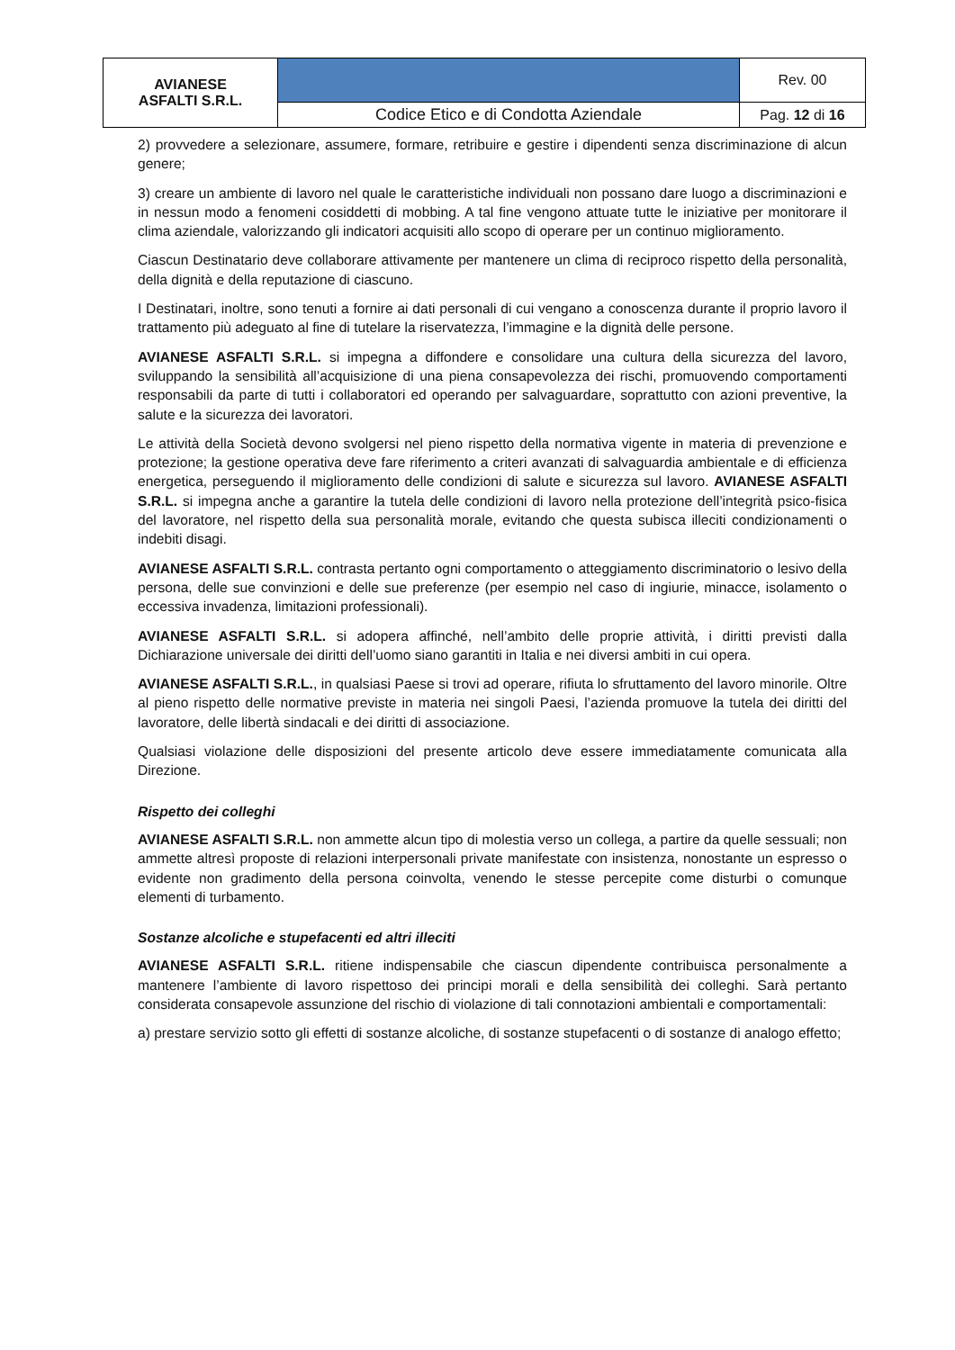| AVIANESE ASFALTI S.R.L. | | Rev. 00 |
| | Codice Etico e di Condotta Aziendale | Pag. 12 di 16 |
2) provvedere a selezionare, assumere, formare, retribuire e gestire i dipendenti senza discriminazione di alcun genere;
3) creare un ambiente di lavoro nel quale le caratteristiche individuali non possano dare luogo a discriminazioni e in nessun modo a fenomeni cosiddetti di mobbing. A tal fine vengono attuate tutte le iniziative per monitorare il clima aziendale, valorizzando gli indicatori acquisiti allo scopo di operare per un continuo miglioramento.
Ciascun Destinatario deve collaborare attivamente per mantenere un clima di reciproco rispetto della personalità, della dignità e della reputazione di ciascuno.
I Destinatari, inoltre, sono tenuti a fornire ai dati personali di cui vengano a conoscenza durante il proprio lavoro il trattamento più adeguato al fine di tutelare la riservatezza, l’immagine e la dignità delle persone.
AVIANESE ASFALTI S.R.L. si impegna a diffondere e consolidare una cultura della sicurezza del lavoro, sviluppando la sensibilità all’acquisizione di una piena consapevolezza dei rischi, promuovendo comportamenti responsabili da parte di tutti i collaboratori ed operando per salvaguardare, soprattutto con azioni preventive, la salute e la sicurezza dei lavoratori.
Le attività della Società devono svolgersi nel pieno rispetto della normativa vigente in materia di prevenzione e protezione; la gestione operativa deve fare riferimento a criteri avanzati di salvaguardia ambientale e di efficienza energetica, perseguendo il miglioramento delle condizioni di salute e sicurezza sul lavoro. AVIANESE ASFALTI S.R.L. si impegna anche a garantire la tutela delle condizioni di lavoro nella protezione dell’integrità psico-fisica del lavoratore, nel rispetto della sua personalità morale, evitando che questa subisca illeciti condizionamenti o indebiti disagi.
AVIANESE ASFALTI S.R.L. contrasta pertanto ogni comportamento o atteggiamento discriminatorio o lesivo della persona, delle sue convinzioni e delle sue preferenze (per esempio nel caso di ingiurie, minacce, isolamento o eccessiva invadenza, limitazioni professionali).
AVIANESE ASFALTI S.R.L. si adopera affinché, nell’ambito delle proprie attività, i diritti previsti dalla Dichiarazione universale dei diritti dell’uomo siano garantiti in Italia e nei diversi ambiti in cui opera.
AVIANESE ASFALTI S.R.L., in qualsiasi Paese si trovi ad operare, rifiuta lo sfruttamento del lavoro minorile. Oltre al pieno rispetto delle normative previste in materia nei singoli Paesi, l’azienda promuove la tutela dei diritti del lavoratore, delle libertà sindacali e dei diritti di associazione.
Qualsiasi violazione delle disposizioni del presente articolo deve essere immediatamente comunicata alla Direzione.
Rispetto dei colleghi
AVIANESE ASFALTI S.R.L. non ammette alcun tipo di molestia verso un collega, a partire da quelle sessuali; non ammette altresì proposte di relazioni interpersonali private manifestate con insistenza, nonostante un espresso o evidente non gradimento della persona coinvolta, venendo le stesse percepite come disturbi o comunque elementi di turbamento.
Sostanze alcoliche e stupefacenti ed altri illeciti
AVIANESE ASFALTI S.R.L. ritiene indispensabile che ciascun dipendente contribuisca personalmente a mantenere l’ambiente di lavoro rispettoso dei principi morali e della sensibilità dei colleghi. Sarà pertanto considerata consapevole assunzione del rischio di violazione di tali connotazioni ambientali e comportamentali:
a) prestare servizio sotto gli effetti di sostanze alcoliche, di sostanze stupefacenti o di sostanze di analogo effetto;